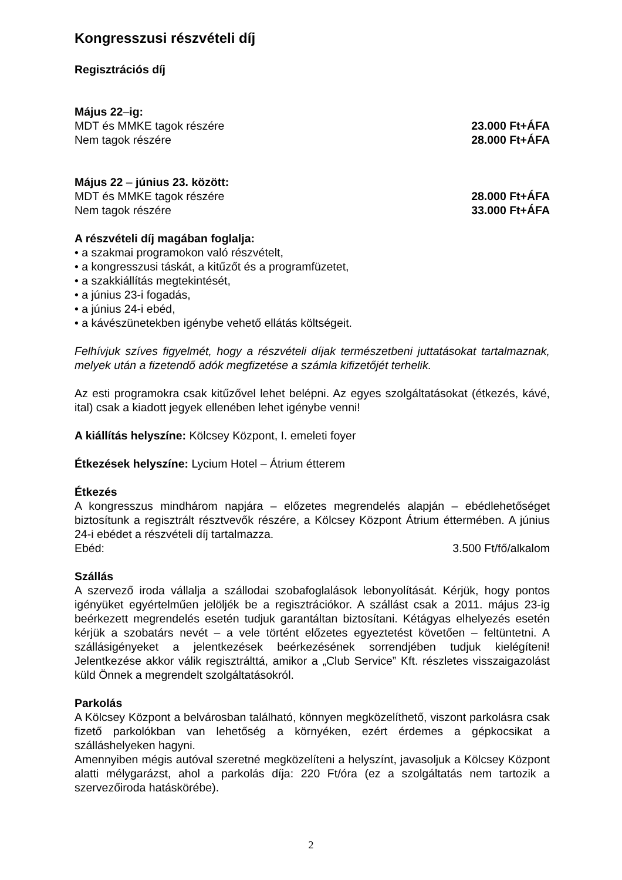Kongresszusi részvételi díj
Regisztrációs díj
Május 22–ig:
MDT és MMKE tagok részére 23.000 Ft+ÁFA
Nem tagok részére 28.000 Ft+ÁFA
Május 22 – június 23. között:
MDT és MMKE tagok részére 28.000 Ft+ÁFA
Nem tagok részére 33.000 Ft+ÁFA
A részvételi díj magában foglalja:
• a szakmai programokon való részvételt,
• a kongresszusi táskát, a kitűzőt és a programfüzetet,
• a szakkiállítás megtekintését,
• a június 23-i fogadás,
• a június 24-i ebéd,
• a kávészünetekben igénybe vehető ellátás költségeit.
Felhívjuk szíves figyelmét, hogy a részvételi díjak természetbeni juttatásokat tartalmaznak, melyek után a fizetendő adók megfizetése a számla kifizetőjét terhelik.
Az esti programokra csak kitűzővel lehet belépni. Az egyes szolgáltatásokat (étkezés, kávé, ital) csak a kiadott jegyek ellenében lehet igénybe venni!
A kiállítás helyszíne: Kölcsey Központ, I. emeleti foyer
Étkezések helyszíne: Lycium Hotel – Átrium étterem
Étkezés
A kongresszus mindhárom napjára – előzetes megrendelés alapján – ebédlehetőséget biztosítunk a regisztrált résztvevők részére, a Kölcsey Központ Átrium éttermében. A június 24-i ebédet a részvételi díj tartalmazza.
Ebéd: 3.500 Ft/fő/alkalom
Szállás
A szervező iroda vállalja a szállodai szobafoglalások lebonyolítását. Kérjük, hogy pontos igényüket egyértelműen jelöljék be a regisztrációkor. A szállást csak a 2011. május 23-ig beérkezett megrendelés esetén tudjuk garantáltan biztosítani. Kétágyas elhelyezés esetén kérjük a szobatárs nevét – a vele történt előzetes egyeztetést követően – feltüntetni. A szállásigényeket a jelentkezések beérkezésének sorrendjében tudjuk kielégíteni! Jelentkezése akkor válik regisztrálttá, amikor a „Club Service” Kft. részletes visszaigazolást küld Önnek a megrendelt szolgáltatásokról.
Parkolás
A Kölcsey Központ a belvárosban található, könnyen megközelíthető, viszont parkolásra csak fizető parkolókban van lehetőség a környéken, ezért érdemes a gépkocsikat a szálláshelyeken hagyni.
Amennyiben mégis autóval szeretné megközelíteni a helyszínt, javasoljuk a Kölcsey Központ alatti mélygarázst, ahol a parkolás díja: 220 Ft/óra (ez a szolgáltatás nem tartozik a szervezőiroda hatáskörébe).
2